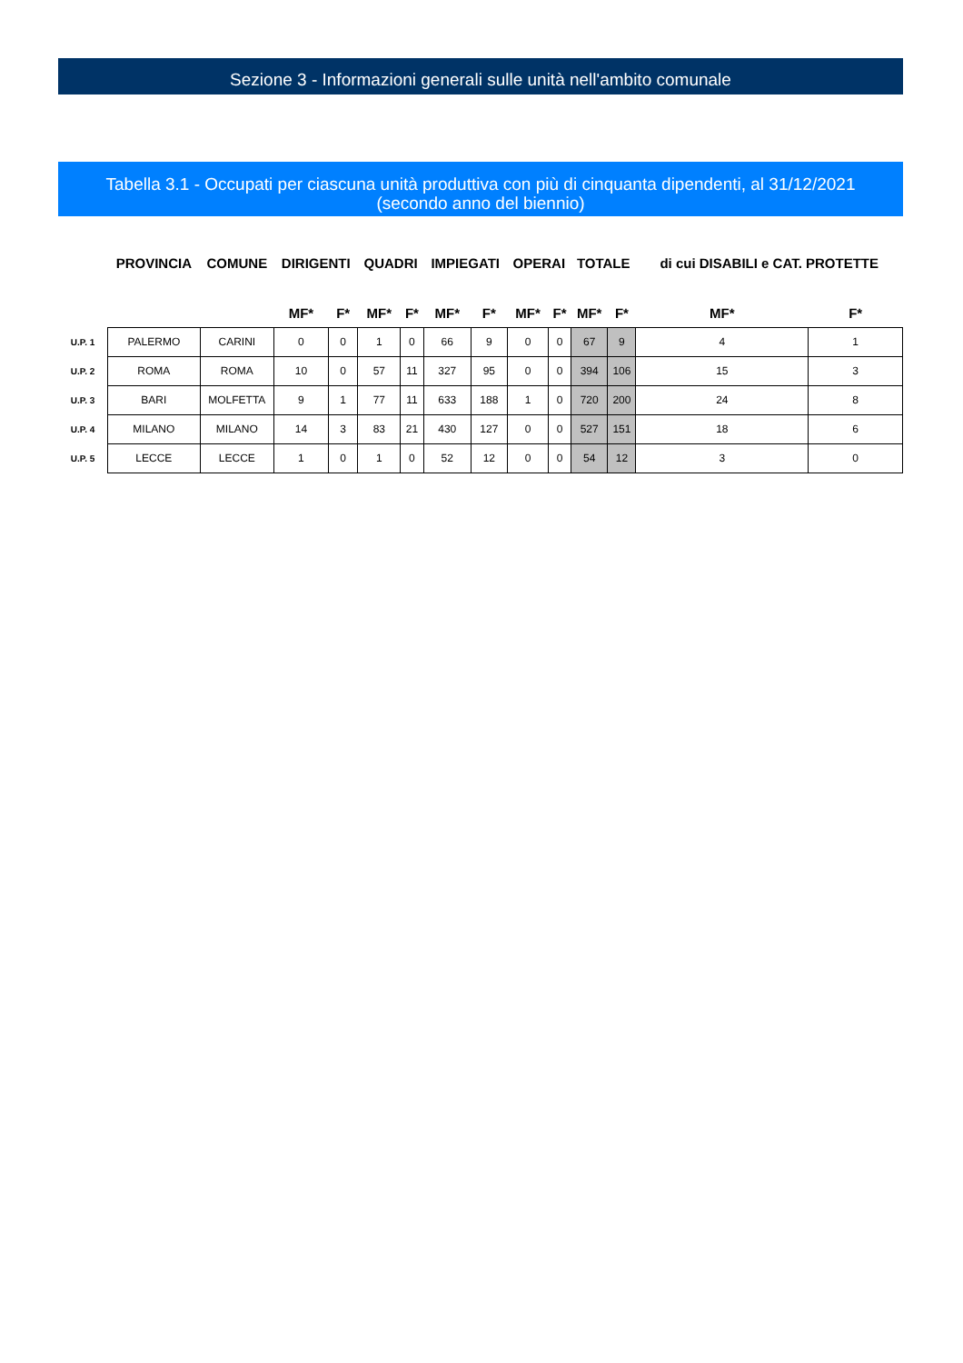Sezione 3 - Informazioni generali sulle unità nell'ambito comunale
Tabella 3.1 - Occupati per ciascuna unità produttiva con più di cinquanta dipendenti, al 31/12/2021
(secondo anno del biennio)
| | PROVINCIA | COMUNE | DIRIGENTI | | QUADRI | | IMPIEGATI | | OPERAI | | TOTALE | | di cui DISABILI e CAT. PROTETTE | |
| --- | --- | --- | --- | --- | --- | --- | --- | --- | --- | --- | --- | --- | --- | --- |
| | | | MF* | F* | MF* | F* | MF* | F* | MF* | F* | MF* | F* | MF* | F* |
| U.P. 1 | PALERMO | CARINI | 0 | 0 | 1 | 0 | 66 | 9 | 0 | 0 | 67 | 9 | 4 | 1 |
| U.P. 2 | ROMA | ROMA | 10 | 0 | 57 | 11 | 327 | 95 | 0 | 0 | 394 | 106 | 15 | 3 |
| U.P. 3 | BARI | MOLFETTA | 9 | 1 | 77 | 11 | 633 | 188 | 1 | 0 | 720 | 200 | 24 | 8 |
| U.P. 4 | MILANO | MILANO | 14 | 3 | 83 | 21 | 430 | 127 | 0 | 0 | 527 | 151 | 18 | 6 |
| U.P. 5 | LECCE | LECCE | 1 | 0 | 1 | 0 | 52 | 12 | 0 | 0 | 54 | 12 | 3 | 0 |